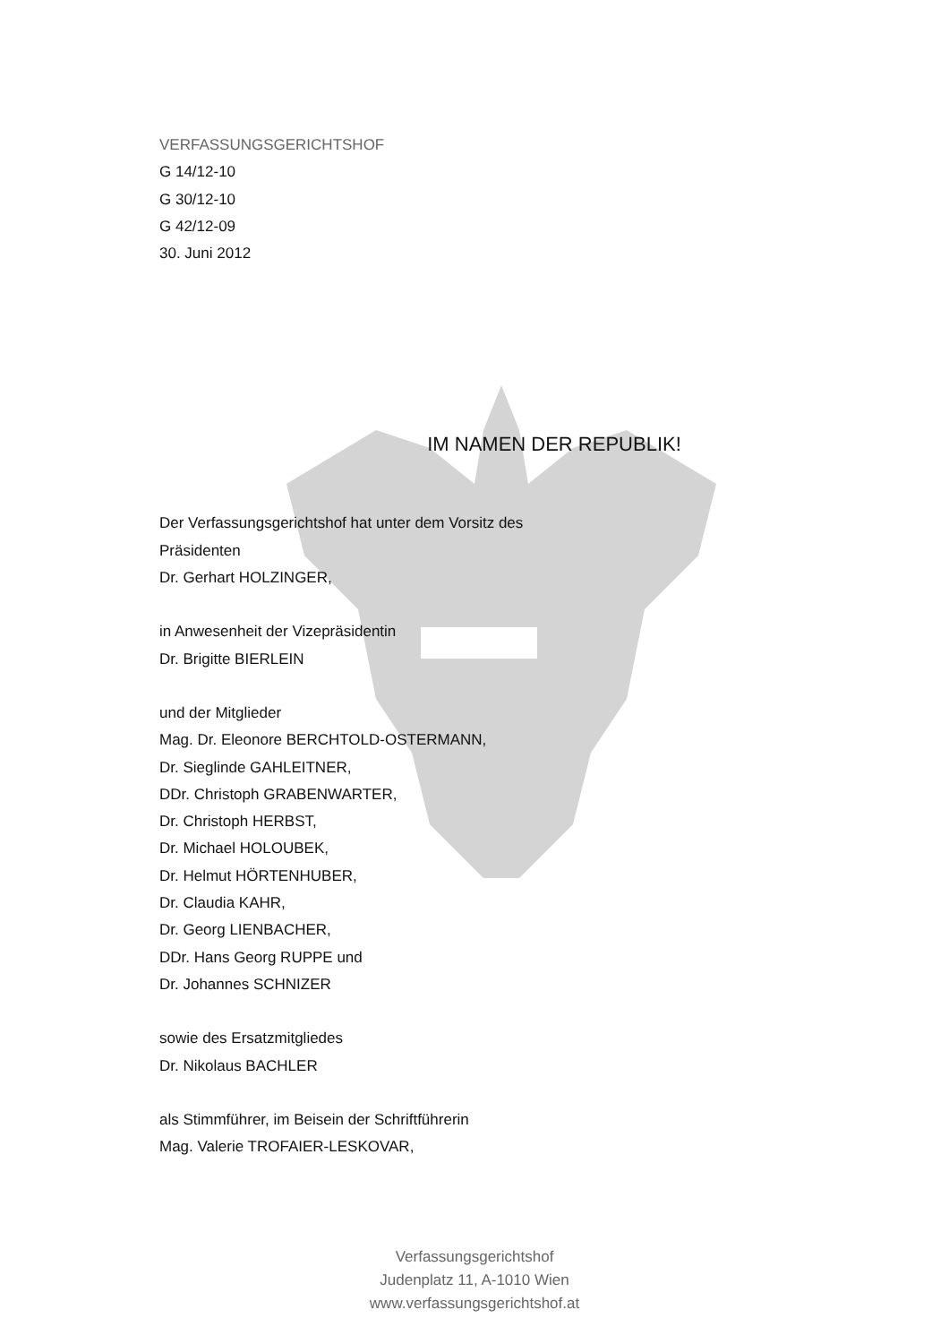VERFASSUNGSGERICHTSHOF
G 14/12-10
G 30/12-10
G 42/12-09
30. Juni 2012
IM NAMEN DER REPUBLIK!
Der Verfassungsgerichtshof hat unter dem Vorsitz des
Präsidenten
Dr. Gerhart HOLZINGER,
in Anwesenheit der Vizepräsidentin
Dr. Brigitte BIERLEIN
und der Mitglieder
Mag. Dr. Eleonore BERCHTOLD-OSTERMANN,
Dr. Sieglinde GAHLEITNER,
DDr. Christoph GRABENWARTER,
Dr. Christoph HERBST,
Dr. Michael HOLOUBEK,
Dr. Helmut HÖRTENHUBER,
Dr. Claudia KAHR,
Dr. Georg LIENBACHER,
DDr. Hans Georg RUPPE und
Dr. Johannes SCHNIZER
sowie des Ersatzmitgliedes
Dr. Nikolaus BACHLER
als Stimmführer, im Beisein der Schriftführerin
Mag. Valerie TROFAIER-LESKOVAR,
Verfassungsgerichtshof
Judenplatz 11, A-1010 Wien
www.verfassungsgerichtshof.at